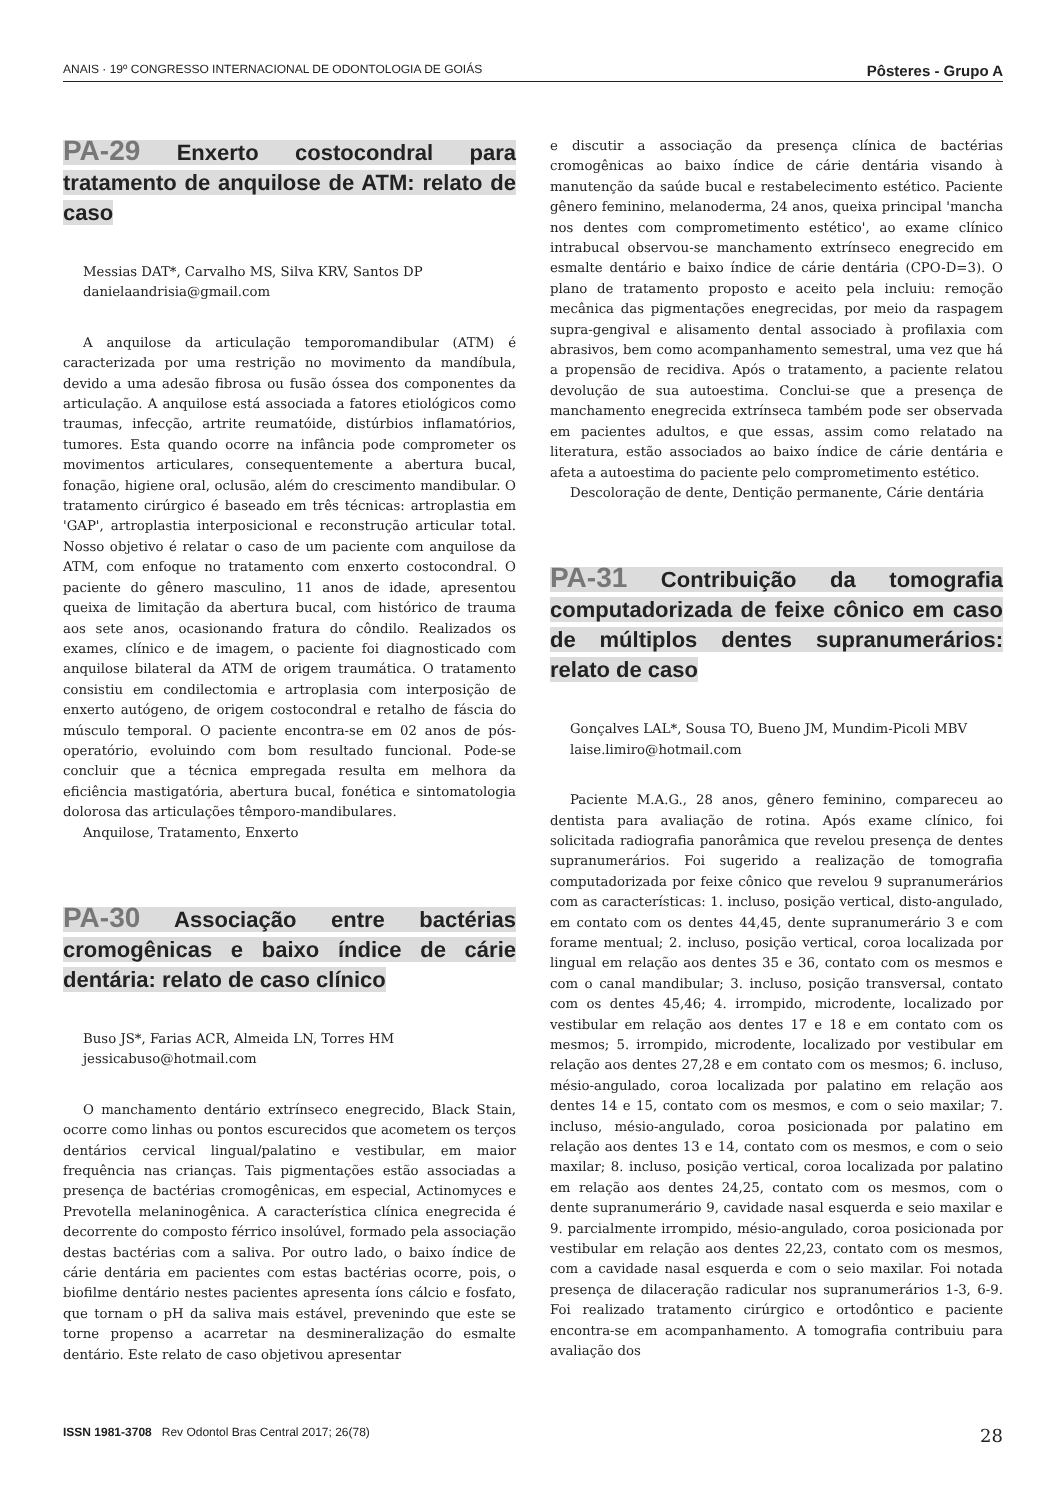ANAIS · 19º CONGRESSO INTERNACIONAL DE ODONTOLOGIA DE GOIÁS Pôsteres - Grupo A
PA-29 Enxerto costocondral para tratamento de anquilose de ATM: relato de caso
Messias DAT*, Carvalho MS, Silva KRV, Santos DP
danielaandrisia@gmail.com
A anquilose da articulação temporomandibular (ATM) é caracterizada por uma restrição no movimento da mandíbula, devido a uma adesão fibrosa ou fusão óssea dos componentes da articulação. A anquilose está associada a fatores etiológicos como traumas, infecção, artrite reumatóide, distúrbios inflamatórios, tumores. Esta quando ocorre na infância pode comprometer os movimentos articulares, consequentemente a abertura bucal, fonação, higiene oral, oclusão, além do crescimento mandibular. O tratamento cirúrgico é baseado em três técnicas: artroplastia em 'GAP', artroplastia interposicional e reconstrução articular total. Nosso objetivo é relatar o caso de um paciente com anquilose da ATM, com enfoque no tratamento com enxerto costocondral. O paciente do gênero masculino, 11 anos de idade, apresentou queixa de limitação da abertura bucal, com histórico de trauma aos sete anos, ocasionando fratura do côndilo. Realizados os exames, clínico e de imagem, o paciente foi diagnosticado com anquilose bilateral da ATM de origem traumática. O tratamento consistiu em condilectomia e artroplasia com interposição de enxerto autógeno, de origem costocondral e retalho de fáscia do músculo temporal. O paciente encontra-se em 02 anos de pós-operatório, evoluindo com bom resultado funcional. Pode-se concluir que a técnica empregada resulta em melhora da eficiência mastigatória, abertura bucal, fonética e sintomatologia dolorosa das articulações têmporo-mandibulares.
Anquilose, Tratamento, Enxerto
PA-30 Associação entre bactérias cromogênicas e baixo índice de cárie dentária: relato de caso clínico
Buso JS*, Farias ACR, Almeida LN, Torres HM
jessicabuso@hotmail.com
O manchamento dentário extrínseco enegrecido, Black Stain, ocorre como linhas ou pontos escurecidos que acometem os terços dentários cervical lingual/palatino e vestibular, em maior frequência nas crianças. Tais pigmentações estão associadas a presença de bactérias cromogênicas, em especial, Actinomyces e Prevotella melaninogênica. A característica clínica enegrecida é decorrente do composto férrico insolúvel, formado pela associação destas bactérias com a saliva. Por outro lado, o baixo índice de cárie dentária em pacientes com estas bactérias ocorre, pois, o biofilme dentário nestes pacientes apresenta íons cálcio e fosfato, que tornam o pH da saliva mais estável, prevenindo que este se torne propenso a acarretar na desmineralização do esmalte dentário. Este relato de caso objetivou apresentar
e discutir a associação da presença clínica de bactérias cromogênicas ao baixo índice de cárie dentária visando à manutenção da saúde bucal e restabelecimento estético. Paciente gênero feminino, melanoderma, 24 anos, queixa principal 'mancha nos dentes com comprometimento estético', ao exame clínico intrabucal observou-se manchamento extrínseco enegrecido em esmalte dentário e baixo índice de cárie dentária (CPO-D=3). O plano de tratamento proposto e aceito pela incluiu: remoção mecânica das pigmentações enegrecidas, por meio da raspagem supra-gengival e alisamento dental associado à profilaxia com abrasivos, bem como acompanhamento semestral, uma vez que há a propensão de recidiva. Após o tratamento, a paciente relatou devolução de sua autoestima. Conclui-se que a presença de manchamento enegrecida extrínseca também pode ser observada em pacientes adultos, e que essas, assim como relatado na literatura, estão associados ao baixo índice de cárie dentária e afeta a autoestima do paciente pelo comprometimento estético.
Descoloração de dente, Dentição permanente, Cárie dentária
PA-31 Contribuição da tomografia computadorizada de feixe cônico em caso de múltiplos dentes supranumerários: relato de caso
Gonçalves LAL*, Sousa TO, Bueno JM, Mundim-Picoli MBV
laise.limiro@hotmail.com
Paciente M.A.G., 28 anos, gênero feminino, compareceu ao dentista para avaliação de rotina. Após exame clínico, foi solicitada radiografia panorâmica que revelou presença de dentes supranumerários. Foi sugerido a realização de tomografia computadorizada por feixe cônico que revelou 9 supranumerários com as características: 1. incluso, posição vertical, disto-angulado, em contato com os dentes 44,45, dente supranumerário 3 e com forame mentual; 2. incluso, posição vertical, coroa localizada por lingual em relação aos dentes 35 e 36, contato com os mesmos e com o canal mandibular; 3. incluso, posição transversal, contato com os dentes 45,46; 4. irrompido, microdente, localizado por vestibular em relação aos dentes 17 e 18 e em contato com os mesmos; 5. irrompido, microdente, localizado por vestibular em relação aos dentes 27,28 e em contato com os mesmos; 6. incluso, mésio-angulado, coroa localizada por palatino em relação aos dentes 14 e 15, contato com os mesmos, e com o seio maxilar; 7. incluso, mésio-angulado, coroa posicionada por palatino em relação aos dentes 13 e 14, contato com os mesmos, e com o seio maxilar; 8. incluso, posição vertical, coroa localizada por palatino em relação aos dentes 24,25, contato com os mesmos, com o dente supranumerário 9, cavidade nasal esquerda e seio maxilar e 9. parcialmente irrompido, mésio-angulado, coroa posicionada por vestibular em relação aos dentes 22,23, contato com os mesmos, com a cavidade nasal esquerda e com o seio maxilar. Foi notada presença de dilaceração radicular nos supranumerários 1-3, 6-9. Foi realizado tratamento cirúrgico e ortodôntico e paciente encontra-se em acompanhamento. A tomografia contribuiu para avaliação dos
ISSN 1981-3708 Rev Odontol Bras Central 2017; 26(78) 28